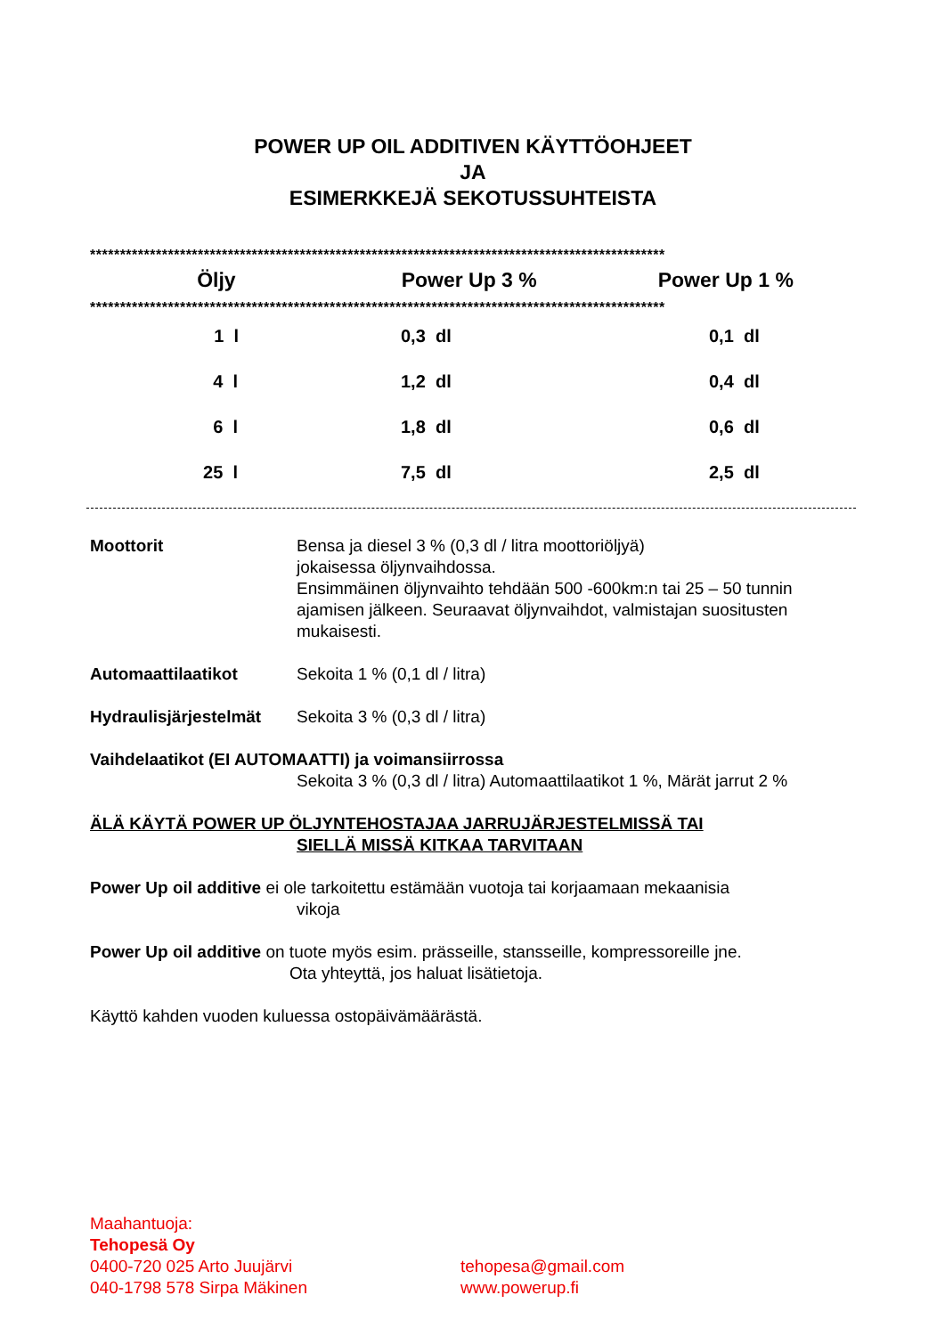POWER UP OIL ADDITIVEN KÄYTTÖOHJEET
JA
ESIMERKKEJÄ SEKOTUSSUHTEISTA
************************************************************************************************
| Öljy | Power Up 3 % | Power Up 1 % |
| --- | --- | --- |
************************************************************************************************
| 1 l | 0,3 dl | 0,1 dl |
| 4 l | 1,2 dl | 0,4 dl |
| 6 l | 1,8 dl | 0,6 dl |
| 25 l | 7,5 dl | 2,5 dl |
Moottorit Bensa ja diesel 3 % (0,3 dl / litra moottoriöljyä)
jokaisessa öljynvaihdossa.
Ensimmäinen öljynvaihto tehdään 500 -600km:n tai 25 – 50 tunnin ajamisen jälkeen. Seuraavat öljynvaihdot, valmistajan suositusten mukaisesti.
Automaattilaatikot Sekoita 1 % (0,1 dl / litra)
Hydraulisjärjestelmät
Sekoita 3 % (0,3 dl / litra)
Vaihdelaatikot (EI AUTOMAATTI) ja voimansiirrossa
Sekoita 3 % (0,3 dl / litra) Automaattilaatikot 1 %, Märät jarrut 2 %
ÄLÄ KÄYTÄ POWER UP ÖLJYNTEHOSTAJAA JARRUJÄRJESTELMISSÄ TAI
SIELLÄ MISSÄ KITKAA TARVITAAN
Power Up oil additive ei ole tarkoitettu estämään vuotoja tai korjaamaan mekaanisia
vikoja
Power Up oil additive on tuote myös esim. prässeille, stansseille, kompressoreille jne.
Ota yhteyttä, jos haluat lisätietoja.
Käyttö kahden vuoden kuluessa ostopäivämäärästä.
Maahantuoja:
Tehopesä Oy
0400-720 025 Arto Juujärvi
040-1798 578 Sirpa Mäkinen
tehopesa@gmail.com
www.powerup.fi